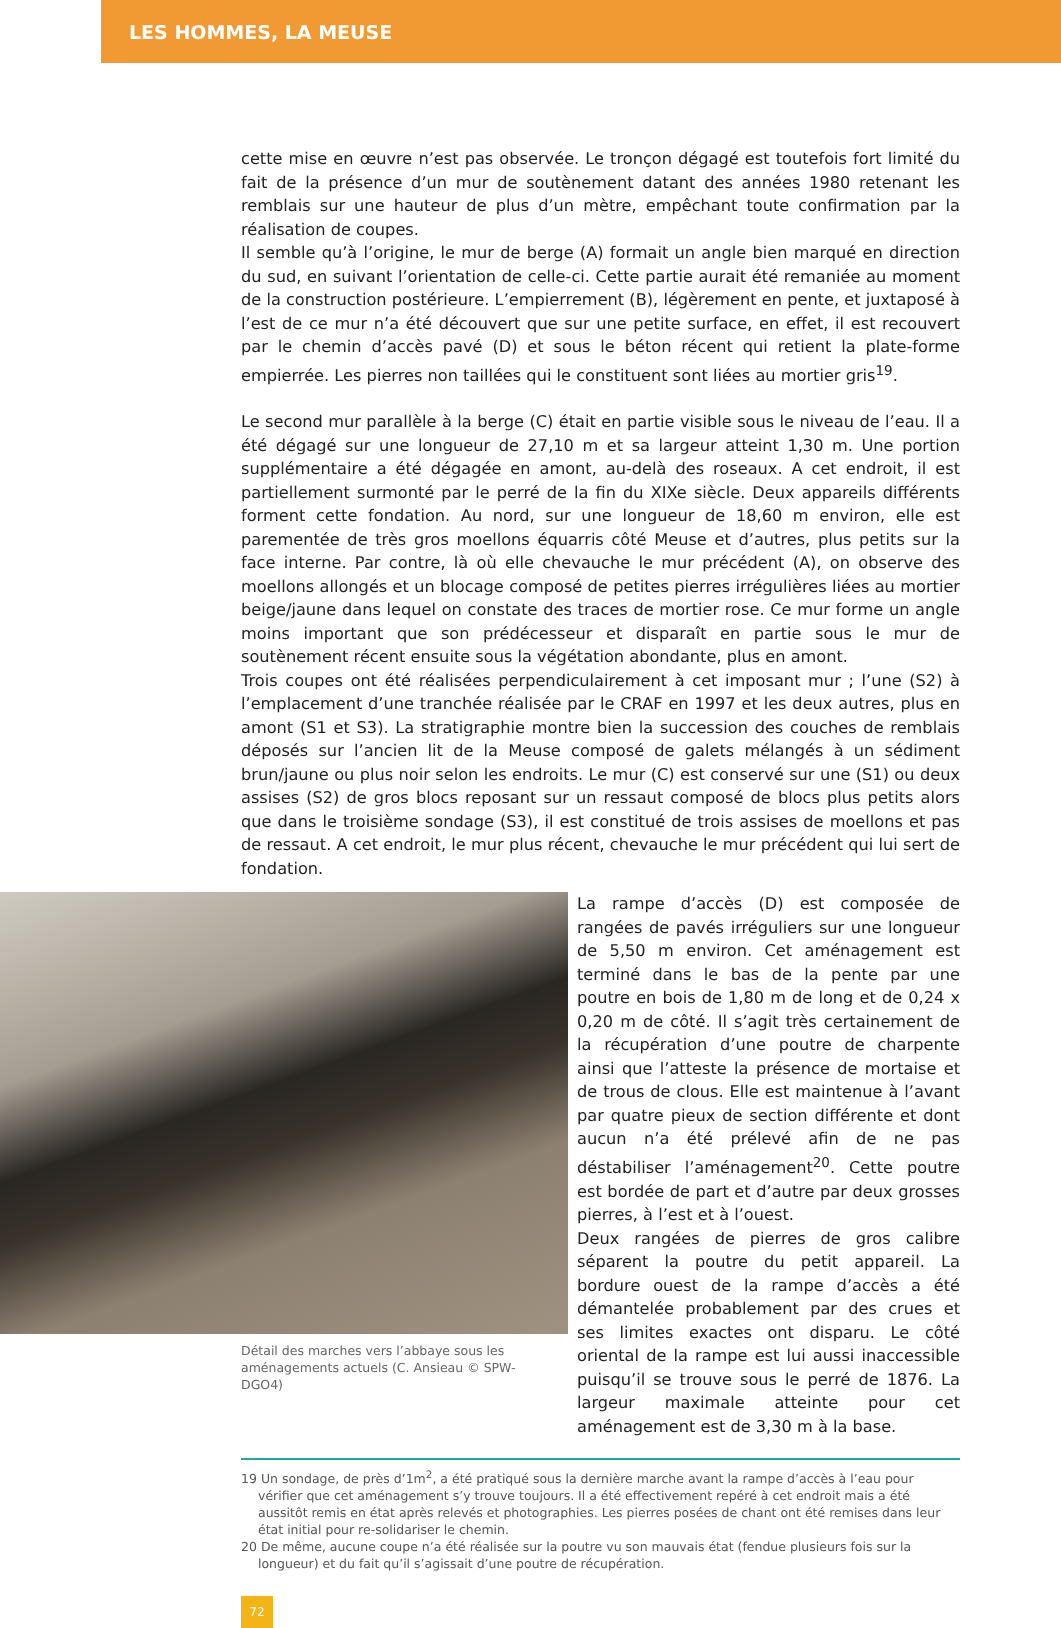LES HOMMES, LA MEUSE
cette mise en œuvre n’est pas observée. Le tronçon dégagé est toutefois fort limité du fait de la présence d’un mur de soutènement datant des années 1980 retenant les remblais sur une hauteur de plus d’un mètre, empêchant toute confirmation par la réalisation de coupes.
Il semble qu’à l’origine, le mur de berge (A) formait un angle bien marqué en direction du sud, en suivant l’orientation de celle-ci. Cette partie aurait été remaniée au moment de la construction postérieure. L’empierrement (B), légèrement en pente, et juxtaposé à l’est de ce mur n’a été découvert que sur une petite surface, en effet, il est recouvert par le chemin d’accès pavé (D) et sous le béton récent qui retient la plate-forme empierrée. Les pierres non taillées qui le constituent sont liées au mortier gris<sup>19</sup>.
Le second mur parallèle à la berge (C) était en partie visible sous le niveau de l’eau. Il a été dégagé sur une longueur de 27,10 m et sa largeur atteint 1,30 m. Une portion supplémentaire a été dégagée en amont, au-delà des roseaux. A cet endroit, il est partiellement surmonté par le perré de la fin du XIXe siècle. Deux appareils différents forment cette fondation. Au nord, sur une longueur de 18,60 m environ, elle est parementée de très gros moellons équarris côté Meuse et d’autres, plus petits sur la face interne. Par contre, là où elle chevauche le mur précédent (A), on observe des moellons allongés et un blocage composé de petites pierres irrégulières liées au mortier beige/jaune dans lequel on constate des traces de mortier rose. Ce mur forme un angle moins important que son prédécesseur et disparaît en partie sous le mur de soutènement récent ensuite sous la végétation abondante, plus en amont.
Trois coupes ont été réalisées perpendiculairement à cet imposant mur ; l’une (S2) à l’emplacement d’une tranchée réalisée par le CRAF en 1997 et les deux autres, plus en amont (S1 et S3). La stratigraphie montre bien la succession des couches de remblais déposés sur l’ancien lit de la Meuse composé de galets mélangés à un sédiment brun/jaune ou plus noir selon les endroits. Le mur (C) est conservé sur une (S1) ou deux assises (S2) de gros blocs reposant sur un ressaut composé de blocs plus petits alors que dans le troisième sondage (S3), il est constitué de trois assises de moellons et pas de ressaut. A cet endroit, le mur plus récent, chevauche le mur précédent qui lui sert de fondation.
Détail des marches vers l’abbaye sous les aménagements actuels (C. Ansieau © SPW-DGO4)
La rampe d’accès (D) est composée de rangées de pavés irréguliers sur une longueur de 5,50 m environ. Cet aménagement est terminé dans le bas de la pente par une poutre en bois de 1,80 m de long et de 0,24 x 0,20 m de côté. Il s’agit très certainement de la récupération d’une poutre de charpente ainsi que l’atteste la présence de mortaise et de trous de clous. Elle est maintenue à l’avant par quatre pieux de section différente et dont aucun n’a été prélevé afin de ne pas déstabiliser l’aménagement<sup>20</sup>. Cette poutre est bordée de part et d’autre par deux grosses pierres, à l’est et à l’ouest.
Deux rangées de pierres de gros calibre séparent la poutre du petit appareil. La bordure ouest de la rampe d’accès a été démantelée probablement par des crues et ses limites exactes ont disparu. Le côté oriental de la rampe est lui aussi inaccessible puisqu’il se trouve sous le perré de 1876. La largeur maximale atteinte pour cet aménagement est de 3,30 m à la base.
19 Un sondage, de près d’1m<sup>2</sup>, a été pratiqué sous la dernière marche avant la rampe d’accès à l’eau pour vérifier que cet aménagement s’y trouve toujours. Il a été effectivement repéré à cet endroit mais a été aussitôt remis en état après relevés et photographies. Les pierres posées de chant ont été remises dans leur état initial pour re-solidariser le chemin.
20 De même, aucune coupe n’a été réalisée sur la poutre vu son mauvais état (fendue plusieurs fois sur la longueur) et du fait qu’il s’agissait d’une poutre de récupération.
72